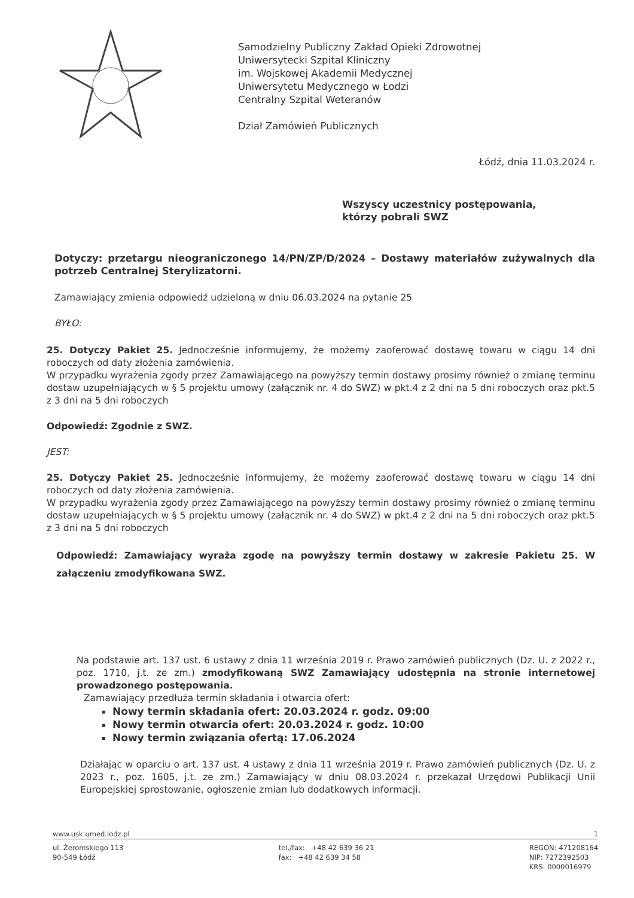Samodzielny Publiczny Zakład Opieki Zdrowotnej
Uniwersytecki Szpital Kliniczny
im. Wojskowej Akademii Medycznej
Uniwersytetu Medycznego w Łodzi
Centralny Szpital Weteranów
Dział Zamówień Publicznych
Łódź, dnia 11.03.2024 r.
Wszyscy uczestnicy postępowania,
którzy pobrali SWZ
Dotyczy: przetargu nieograniczonego 14/PN/ZP/D/2024 – Dostawy materiałów zużywalnych dla potrzeb Centralnej Sterylizatorni.
Zamawiający zmienia odpowiedź udzieloną w dniu 06.03.2024 na pytanie 25
BYŁO:
25. Dotyczy Pakiet 25. Jednocześnie informujemy, że możemy zaoferować dostawę towaru w ciągu 14 dni roboczych od daty złożenia zamówienia.
W przypadku wyrażenia zgody przez Zamawiającego na powyższy termin dostawy prosimy również o zmianę terminu dostaw uzupełniających w § 5 projektu umowy (załącznik nr. 4 do SWZ) w pkt.4 z 2 dni na 5 dni roboczych oraz pkt.5 z 3 dni na 5 dni roboczych
Odpowiedź: Zgodnie z SWZ.
JEST:
25. Dotyczy Pakiet 25. Jednocześnie informujemy, że możemy zaoferować dostawę towaru w ciągu 14 dni roboczych od daty złożenia zamówienia.
W przypadku wyrażenia zgody przez Zamawiającego na powyższy termin dostawy prosimy również o zmianę terminu dostaw uzupełniających w § 5 projektu umowy (załącznik nr. 4 do SWZ) w pkt.4 z 2 dni na 5 dni roboczych oraz pkt.5 z 3 dni na 5 dni roboczych
Odpowiedź: Zamawiający wyraża zgodę na powyższy termin dostawy w zakresie Pakietu 25. W załączeniu zmodyfikowana SWZ.
Na podstawie art. 137 ust. 6 ustawy z dnia 11 września 2019 r. Prawo zamówień publicznych (Dz. U. z 2022 r., poz. 1710, j.t. ze zm.) zmodyfikowaną SWZ Zamawiający udostępnia na stronie internetowej prowadzonego postępowania.
Zamawiający przedłuża termin składania i otwarcia ofert:
Nowy termin składania ofert: 20.03.2024 r. godz. 09:00
Nowy termin otwarcia ofert: 20.03.2024 r. godz. 10:00
Nowy termin związania ofertą: 17.06.2024
Działając w oparciu o art. 137 ust. 4 ustawy z dnia 11 września 2019 r. Prawo zamówień publicznych (Dz. U. z 2023 r., poz. 1605, j.t. ze zm.) Zamawiający w dniu 08.03.2024 r. przekazał Urzędowi Publikacji Unii Europejskiej sprostowanie, ogłoszenie zmian lub dodatkowych informacji.
www.usk.umed.lodz.pl 1
ul. Żeromskiego 113
90-549 Łódź tel./fax: +48 42 639 36 21
fax: +48 42 639 34 58 REGON: 471208164
NIP: 7272392503
KRS: 0000016979